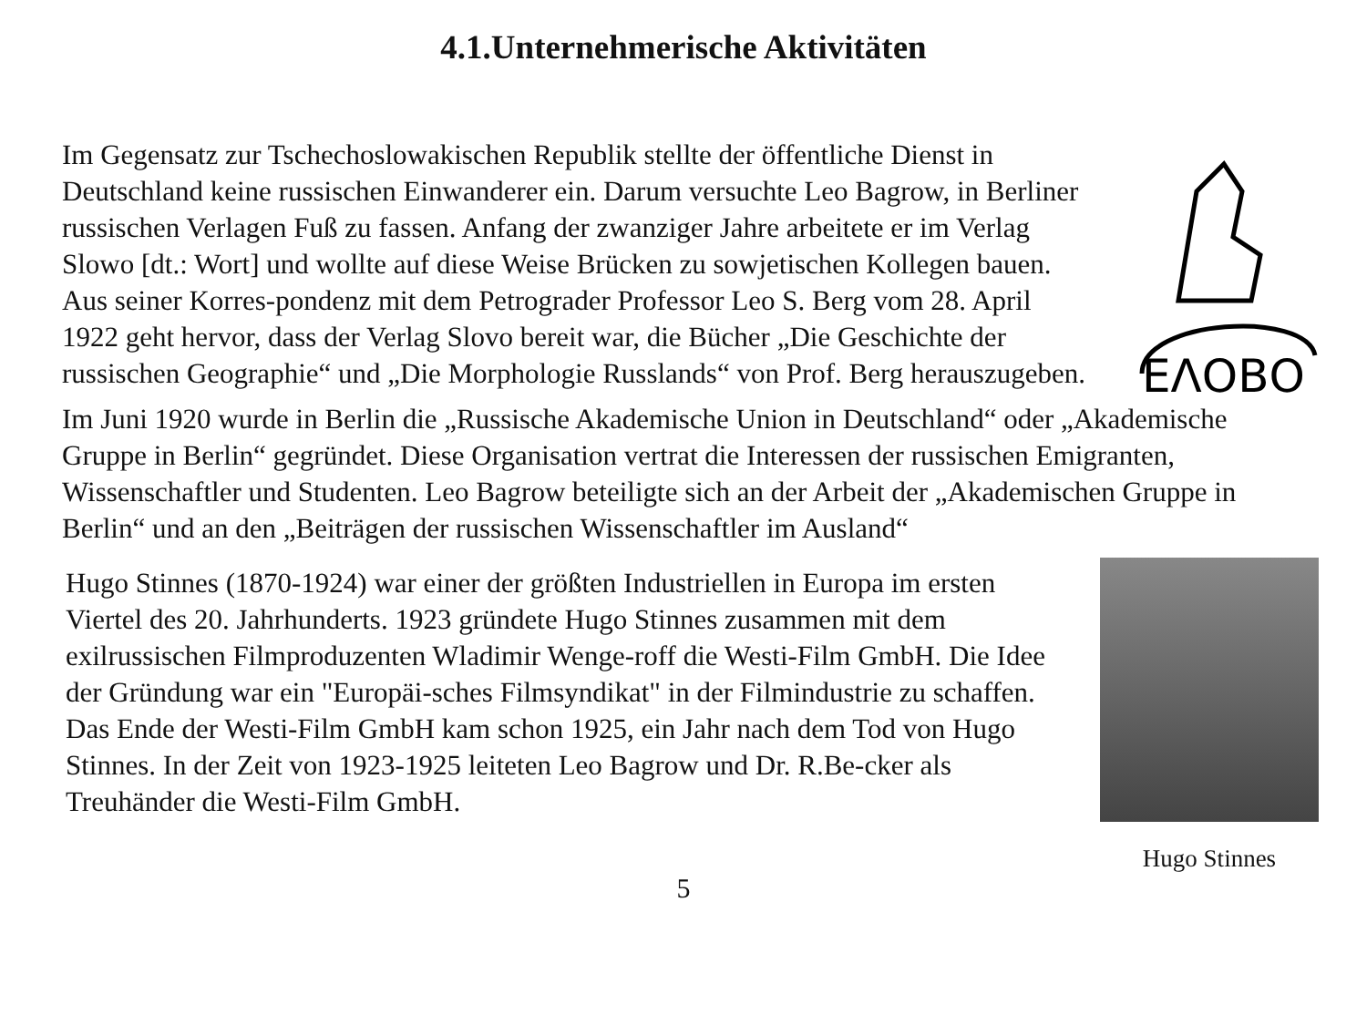4.1.Unternehmerische Aktivitäten
Im Gegensatz zur Tschechoslowakischen Republik stellte der öffentliche Dienst in Deutschland keine russischen Einwanderer ein. Darum versuchte Leo Bagrow, in Berliner russischen Verlagen Fuß zu fassen. Anfang der zwanziger Jahre arbeitete er im Verlag Slowo [dt.: Wort] und wollte auf diese Weise Brücken zu sowjetischen Kollegen bauen. Aus seiner Korres-pondenz mit dem Petrograder Professor Leo S. Berg vom 28. April 1922 geht hervor, dass der Verlag Slovo bereit war, die Bücher „Die Geschichte der russischen Geographie“ und „Die Morphologie Russlands“ von Prof. Berg herauszugeben.
ΕΛΟΒΟ
Im Juni 1920 wurde in Berlin die „Russische Akademische Union in Deutschland“ oder „Akademische Gruppe in Berlin“ gegründet. Diese Organisation vertrat die Interessen der russischen Emigranten, Wissenschaftler und Studenten. Leo Bagrow beteiligte sich an der Arbeit der „Akademischen Gruppe in Berlin“ und an den „Beiträgen der russischen Wissenschaftler im Ausland“
Hugo Stinnes (1870-1924) war einer der größten Industriellen in Europa im ersten Viertel des 20. Jahrhunderts. 1923 gründete Hugo Stinnes zusammen mit dem exilrussischen Filmproduzenten Wladimir Wenge-roff die Westi-Film GmbH. Die Idee der Gründung war ein "Europäi-sches Filmsyndikat" in der Filmindustrie zu schaffen. Das Ende der Westi-Film GmbH kam schon 1925, ein Jahr nach dem Tod von Hugo Stinnes. In der Zeit von 1923-1925 leiteten Leo Bagrow und Dr. R.Be-cker als Treuhänder die Westi-Film GmbH.
Hugo Stinnes
5